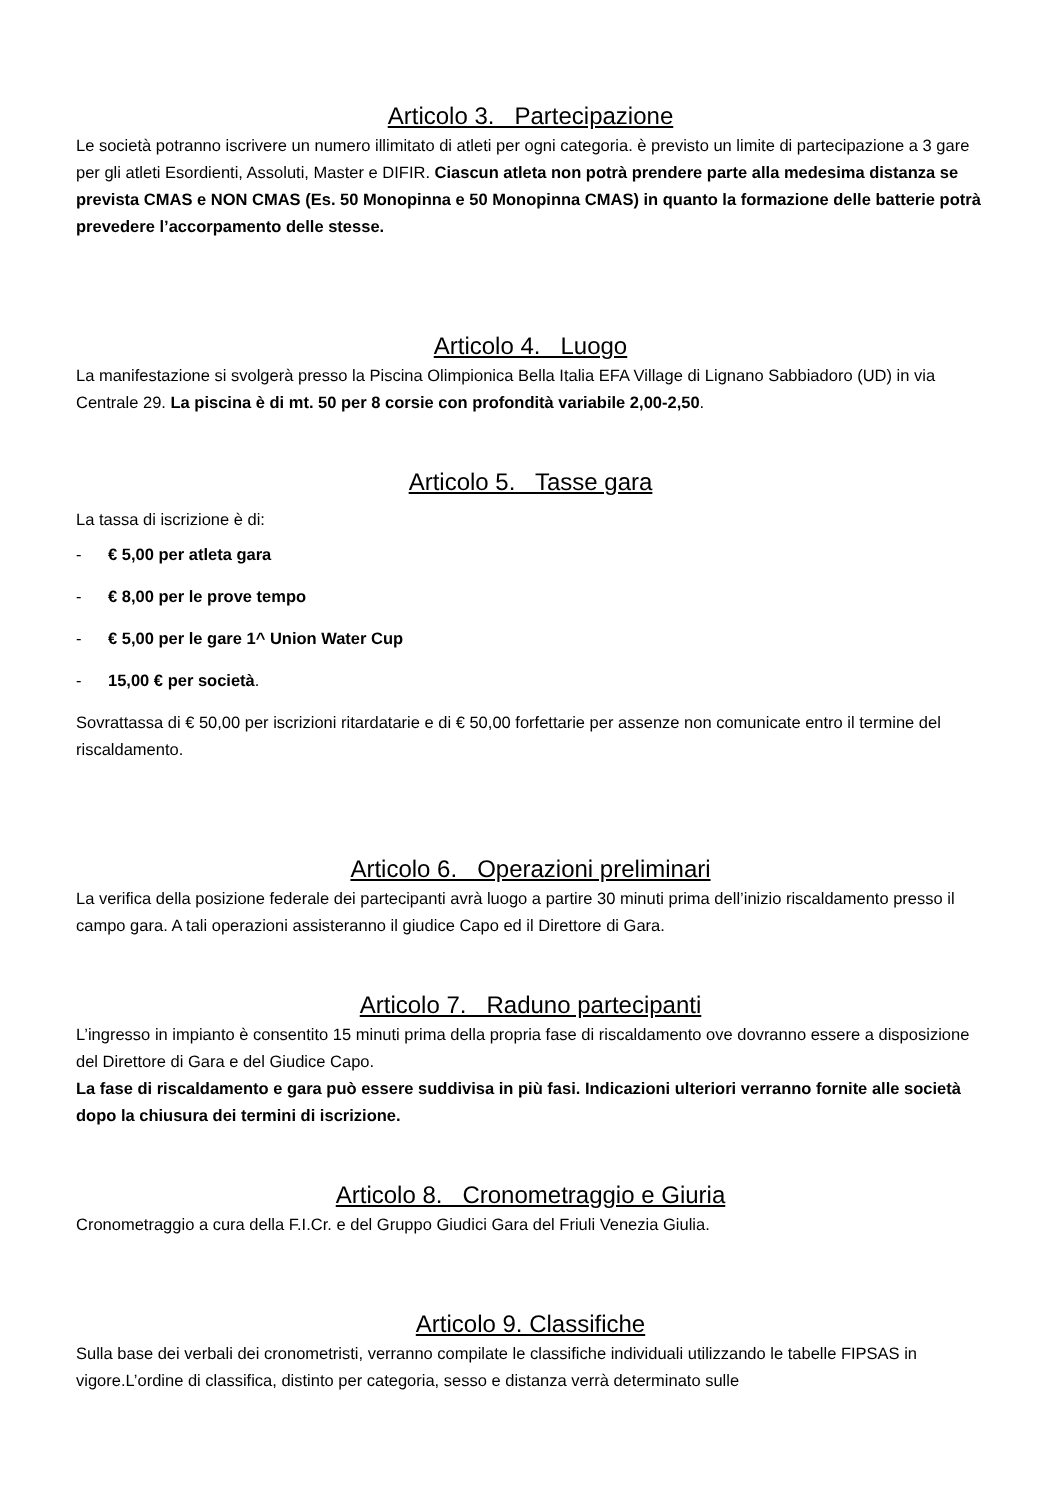Articolo 3. Partecipazione
Le società potranno iscrivere un numero illimitato di atleti per ogni categoria. è previsto un limite di partecipazione a 3 gare per gli atleti Esordienti, Assoluti, Master e DIFIR. Ciascun atleta non potrà prendere parte alla medesima distanza se prevista CMAS e NON CMAS (Es. 50 Monopinna e 50 Monopinna CMAS) in quanto la formazione delle batterie potrà prevedere l’accorpamento delle stesse.
Articolo 4. Luogo
La manifestazione si svolgerà presso la Piscina Olimpionica Bella Italia EFA Village di Lignano Sabbiadoro (UD) in via Centrale 29. La piscina è di mt. 50 per 8 corsie con profondità variabile 2,00-2,50.
Articolo 5. Tasse gara
La tassa di iscrizione è di:
- € 5,00 per atleta gara
- € 8,00 per le prove tempo
- € 5,00 per le gare 1^ Union Water Cup
- 15,00 € per società.
Sovrattassa di € 50,00 per iscrizioni ritardatarie e di € 50,00 forfettarie per assenze non comunicate entro il termine del riscaldamento.
Articolo 6. Operazioni preliminari
La verifica della posizione federale dei partecipanti avrà luogo a partire 30 minuti prima dell’inizio riscaldamento presso il campo gara. A tali operazioni assisteranno il giudice Capo ed il Direttore di Gara.
Articolo 7. Raduno partecipanti
L’ingresso in impianto è consentito 15 minuti prima della propria fase di riscaldamento ove dovranno essere a disposizione del Direttore di Gara e del Giudice Capo.
La fase di riscaldamento e gara può essere suddivisa in più fasi. Indicazioni ulteriori verranno fornite alle società dopo la chiusura dei termini di iscrizione.
Articolo 8. Cronometraggio e Giuria
Cronometraggio a cura della F.I.Cr. e del Gruppo Giudici Gara del Friuli Venezia Giulia.
Articolo 9. Classifiche
Sulla base dei verbali dei cronometristi, verranno compilate le classifiche individuali utilizzando le tabelle FIPSAS in vigore.L’ordine di classifica, distinto per categoria, sesso e distanza verrà determinato sulle